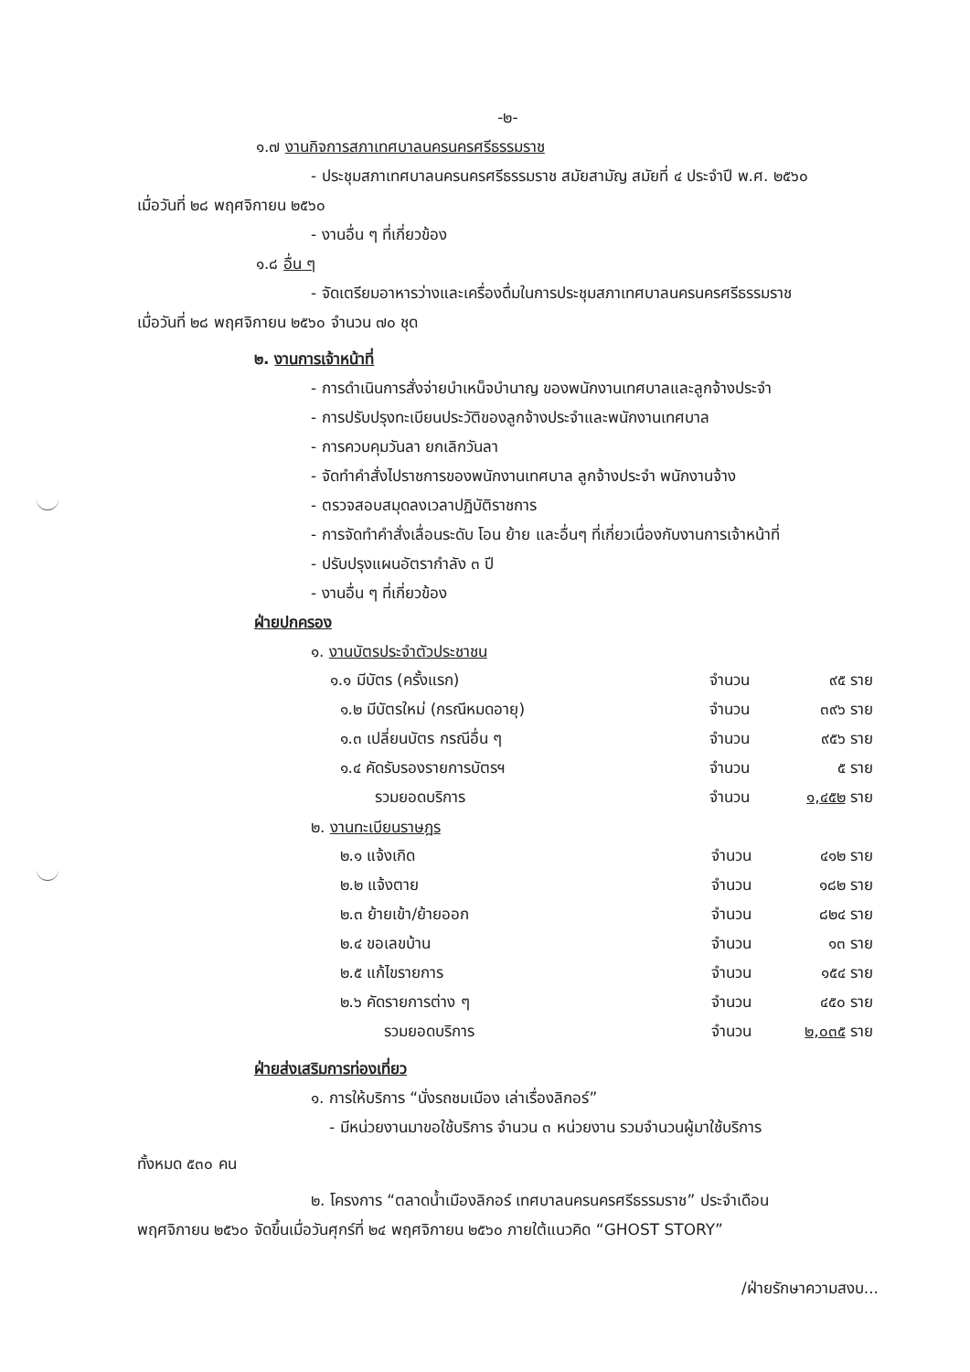-๒-
๑.๗ งานกิจการสภาเทศบาลนครนครศรีธรรมราช
- ประชุมสภาเทศบาลนครนครศรีธรรมราช สมัยสามัญ สมัยที่ ๔ ประจำปี พ.ศ. ๒๕๖๐
เมื่อวันที่ ๒๘ พฤศจิกายน ๒๕๖๐
- งานอื่น ๆ ที่เกี่ยวข้อง
๑.๘ อื่น ๆ
- จัดเตรียมอาหารว่างและเครื่องดื่มในการประชุมสภาเทศบาลนครนครศรีธรรมราช
เมื่อวันที่ ๒๘ พฤศจิกายน ๒๕๖๐ จำนวน ๗๐ ชุด
๒. งานการเจ้าหน้าที่
- การดำเนินการสั่งจ่ายบำเหน็จบำนาญ ของพนักงานเทศบาลและลูกจ้างประจำ
- การปรับปรุงทะเบียนประวัติของลูกจ้างประจำและพนักงานเทศบาล
- การควบคุมวันลา ยกเลิกวันลา
- จัดทำคำสั่งไปราชการของพนักงานเทศบาล ลูกจ้างประจำ พนักงานจ้าง
- ตรวจสอบสมุดลงเวลาปฏิบัติราชการ
- การจัดทำคำสั่งเลื่อนระดับ โอน ย้าย และอื่นๆ ที่เกี่ยวเนื่องกับงานการเจ้าหน้าที่
- ปรับปรุงแผนอัตรากำลัง ๓ ปี
- งานอื่น ๆ ที่เกี่ยวข้อง
ฝ่ายปกครอง
๑. งานบัตรประจำตัวประชาชน
| ๑.๑ มีบัตร (ครั้งแรก) | จำนวน | ๙๕ ราย |
| ๑.๒ มีบัตรใหม่ (กรณีหมดอายุ) | จำนวน | ๓๙๖ ราย |
| ๑.๓ เปลี่ยนบัตร กรณีอื่น ๆ | จำนวน | ๙๕๖ ราย |
| ๑.๔ คัดรับรองรายการบัตรฯ | จำนวน | ๕ ราย |
| รวมยอดบริการ | จำนวน | ๑,๔๕๒ ราย |
๒. งานทะเบียนราษฎร
| ๒.๑ แจ้งเกิด | จำนวน | ๔๑๒ ราย |
| ๒.๒ แจ้งตาย | จำนวน | ๑๘๒ ราย |
| ๒.๓ ย้ายเข้า/ย้ายออก | จำนวน | ๘๒๔ ราย |
| ๒.๔ ขอเลขบ้าน | จำนวน | ๑๓ ราย |
| ๒.๕ แก้ไขรายการ | จำนวน | ๑๕๔ ราย |
| ๒.๖ คัดรายการต่าง ๆ | จำนวน | ๔๕๐ ราย |
| รวมยอดบริการ | จำนวน | ๒,๐๓๕ ราย |
ฝ่ายส่งเสริมการท่องเที่ยว
๑. การให้บริการ “นั่งรถชมเมือง เล่าเรื่องลิกอร์”
- มีหน่วยงานมาขอใช้บริการ จำนวน ๓ หน่วยงาน รวมจำนวนผู้มาใช้บริการ
ทั้งหมด ๕๓๐ คน
๒. โครงการ “ตลาดน้ำเมืองลิกอร์ เทศบาลนครนครศรีธรรมราช” ประจำเดือน
พฤศจิกายน ๒๕๖๐ จัดขึ้นเมื่อวันศุกร์ที่ ๒๔ พฤศจิกายน ๒๕๖๐ ภายใต้แนวคิด “GHOST STORY”
/ฝ่ายรักษาความสงบ...